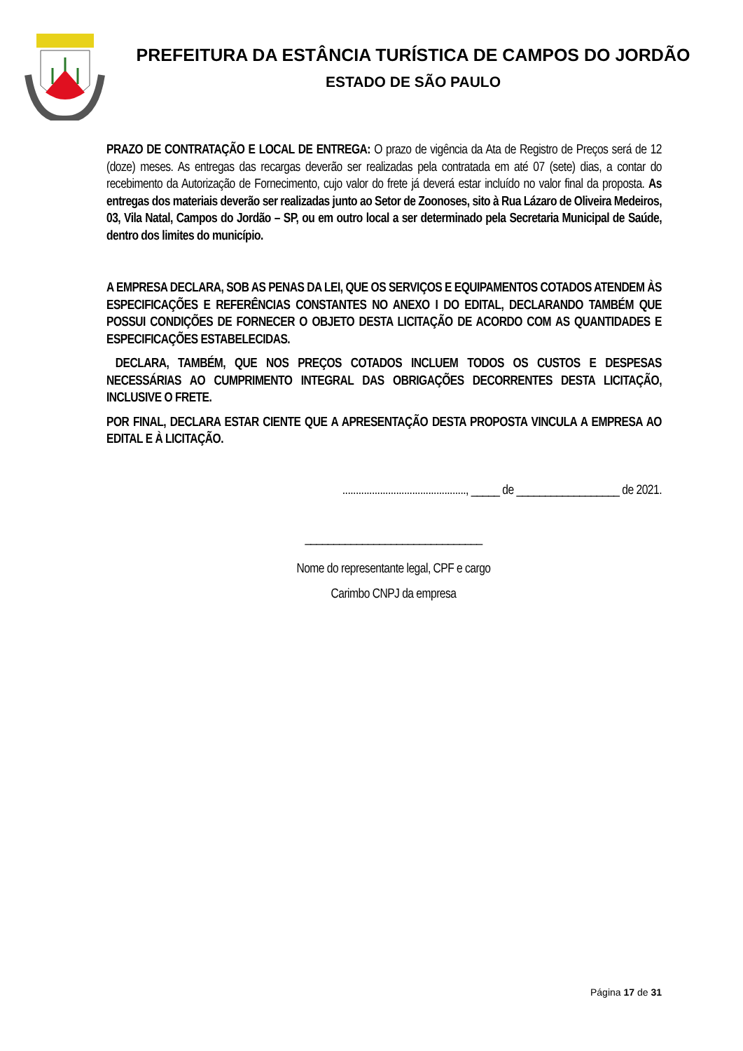PREFEITURA DA ESTÂNCIA TURÍSTICA DE CAMPOS DO JORDÃO
ESTADO DE SÃO PAULO
PRAZO DE CONTRATAÇÃO E LOCAL DE ENTREGA: O prazo de vigência da Ata de Registro de Preços será de 12 (doze) meses. As entregas das recargas deverão ser realizadas pela contratada em até 07 (sete) dias, a contar do recebimento da Autorização de Fornecimento, cujo valor do frete já deverá estar incluído no valor final da proposta. As entregas dos materiais deverão ser realizadas junto ao Setor de Zoonoses, sito à Rua Lázaro de Oliveira Medeiros, 03, Vila Natal, Campos do Jordão – SP, ou em outro local a ser determinado pela Secretaria Municipal de Saúde, dentro dos limites do município.
A EMPRESA DECLARA, SOB AS PENAS DA LEI, QUE OS SERVIÇOS E EQUIPAMENTOS COTADOS ATENDEM ÀS ESPECIFICAÇÕES E REFERÊNCIAS CONSTANTES NO ANEXO I DO EDITAL, DECLARANDO TAMBÉM QUE POSSUI CONDIÇÕES DE FORNECER O OBJETO DESTA LICITAÇÃO DE ACORDO COM AS QUANTIDADES E ESPECIFICAÇÕES ESTABELECIDAS.
DECLARA, TAMBÉM, QUE NOS PREÇOS COTADOS INCLUEM TODOS OS CUSTOS E DESPESAS NECESSÁRIAS AO CUMPRIMENTO INTEGRAL DAS OBRIGAÇÕES DECORRENTES DESTA LICITAÇÃO, INCLUSIVE O FRETE.
POR FINAL, DECLARA ESTAR CIENTE QUE A APRESENTAÇÃO DESTA PROPOSTA VINCULA A EMPRESA AO EDITAL E À LICITAÇÃO.
.............................................., _____ de __________________ de 2021.
_______________________________
Nome do representante legal, CPF e cargo
Carimbo CNPJ da empresa
Página 17 de 31